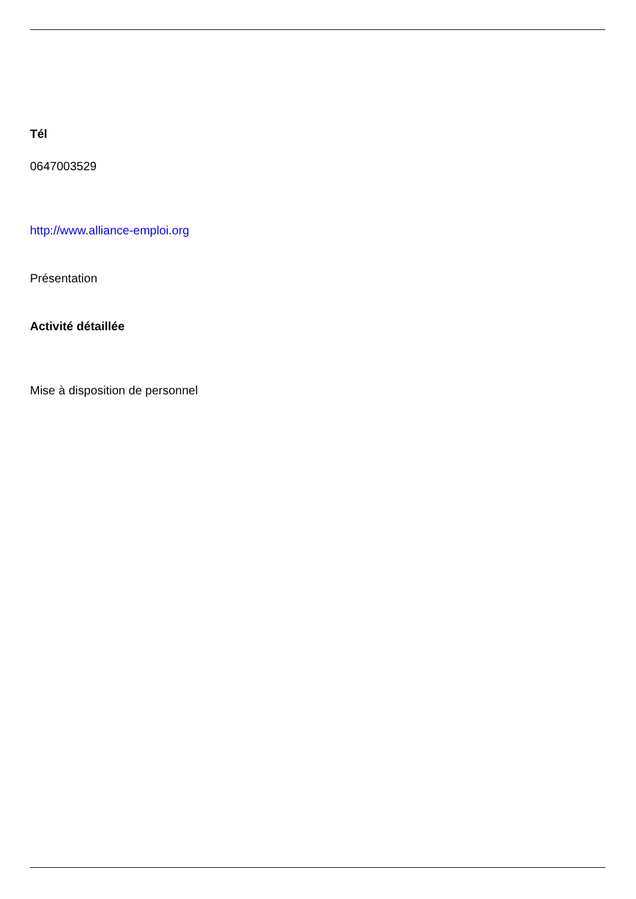Tél
0647003529
http://www.alliance-emploi.org
Présentation
Activité détaillée
Mise à disposition de personnel